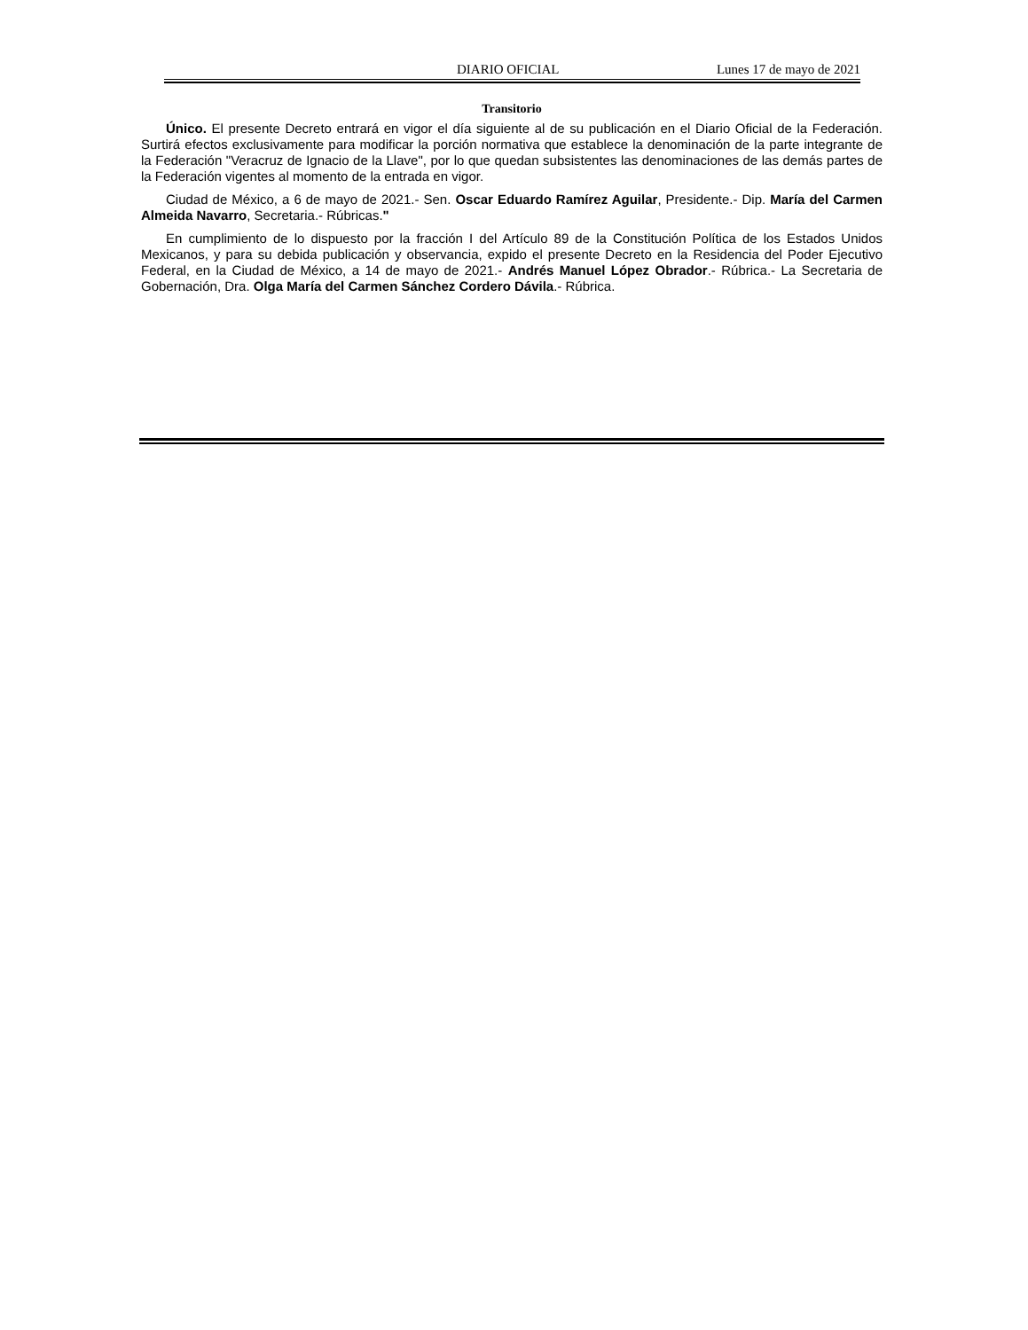DIARIO OFICIAL Lunes 17 de mayo de 2021
Transitorio
Único. El presente Decreto entrará en vigor el día siguiente al de su publicación en el Diario Oficial de la Federación. Surtirá efectos exclusivamente para modificar la porción normativa que establece la denominación de la parte integrante de la Federación "Veracruz de Ignacio de la Llave", por lo que quedan subsistentes las denominaciones de las demás partes de la Federación vigentes al momento de la entrada en vigor.
Ciudad de México, a 6 de mayo de 2021.- Sen. Oscar Eduardo Ramírez Aguilar, Presidente.- Dip. María del Carmen Almeida Navarro, Secretaria.- Rúbricas."
En cumplimiento de lo dispuesto por la fracción I del Artículo 89 de la Constitución Política de los Estados Unidos Mexicanos, y para su debida publicación y observancia, expido el presente Decreto en la Residencia del Poder Ejecutivo Federal, en la Ciudad de México, a 14 de mayo de 2021.- Andrés Manuel López Obrador.- Rúbrica.- La Secretaria de Gobernación, Dra. Olga María del Carmen Sánchez Cordero Dávila.- Rúbrica.